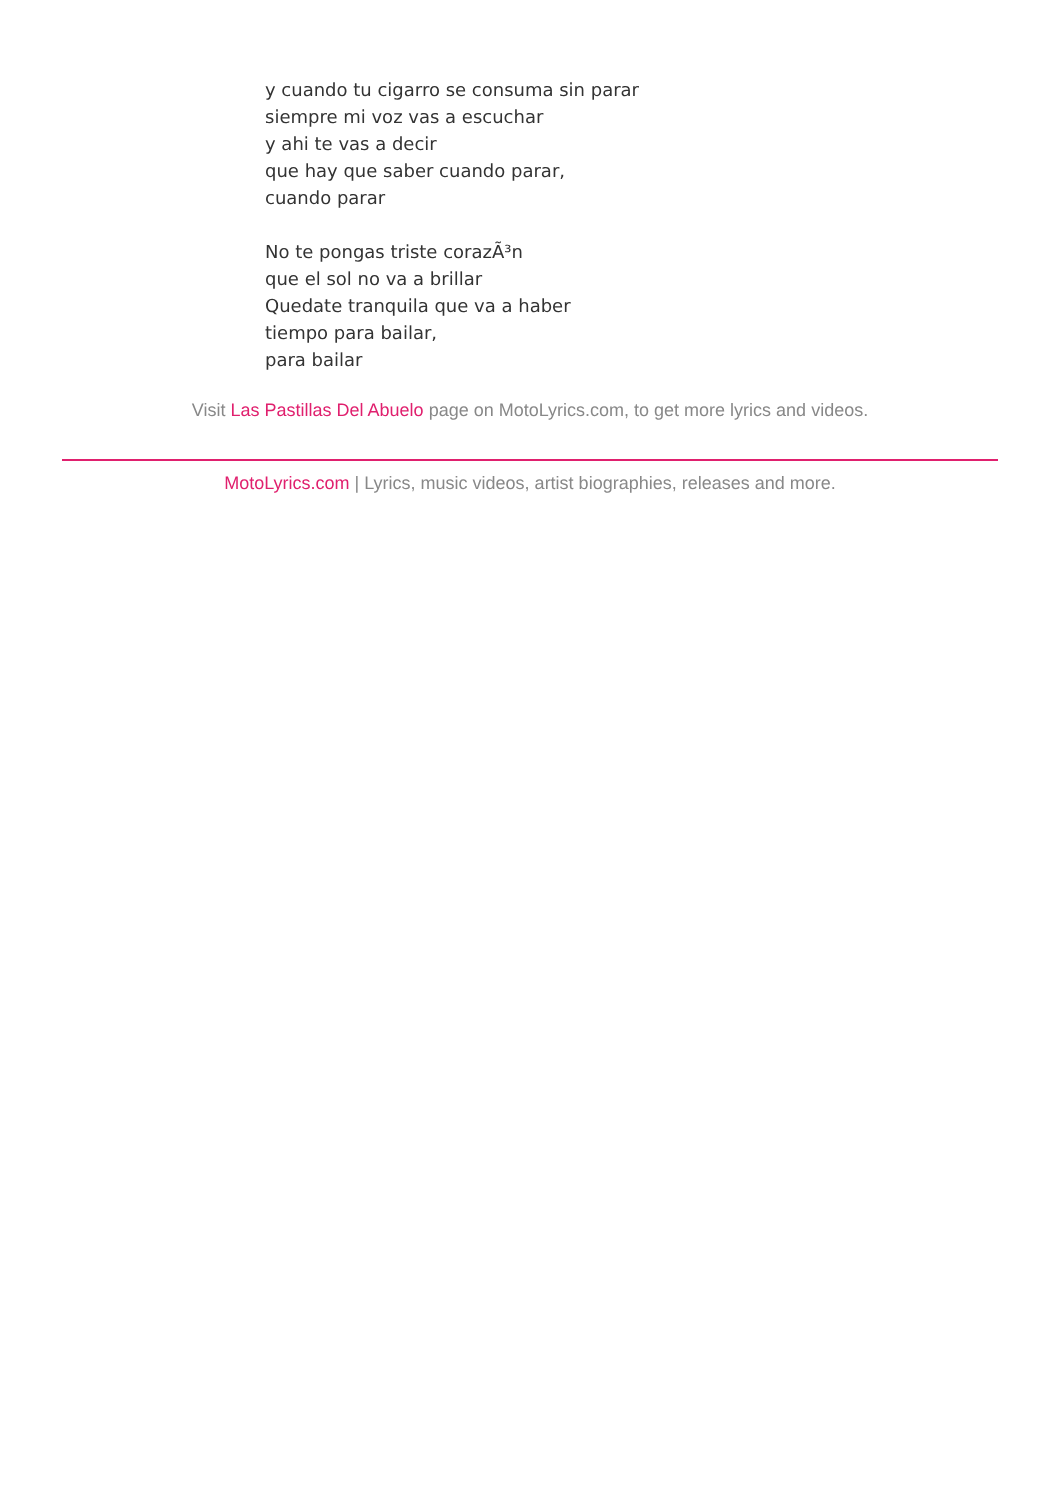y cuando tu cigarro se consuma sin parar
siempre mi voz vas a escuchar
y ahi te vas a decir
que hay que saber cuando parar,
cuando parar
No te pongas triste corazÃ³n
que el sol no va a brillar
Quedate tranquila que va a haber
tiempo para bailar,
para bailar
Visit Las Pastillas Del Abuelo page on MotoLyrics.com, to get more lyrics and videos.
MotoLyrics.com | Lyrics, music videos, artist biographies, releases and more.